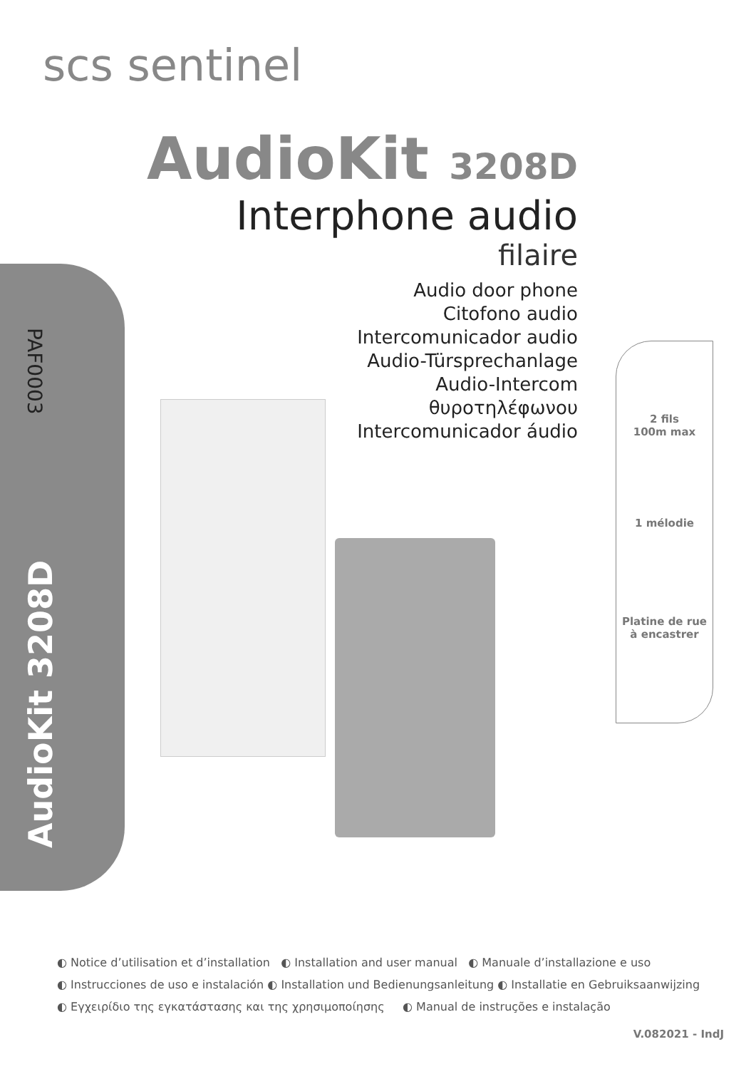scs sentinel
PAF0003
AudioKit 3208D
AudioKit 3208D
Interphone audio
filaire
Audio door phone
Citofono audio
Intercomunicador audio
Audio-Türsprechanlage
Audio-Intercom
θυροτηλέφωνου
Intercomunicador áudio
2 fils
100m max
1 mélodie
Platine de rue
à encastrer
◐ Notice d’utilisation et d’installation ◐ Installation and user manual ◐ Manuale d’installazione e uso
◐ Instrucciones de uso e instalación ◐ Installation und Bedienungsanleitung ◐ Installatie en Gebruiksaanwijzing
◐ Εγχειρίδιο της εγκατάστασης και της χρησιμοποίησης ◐ Manual de instruções e instalação
V.082021 - IndJ